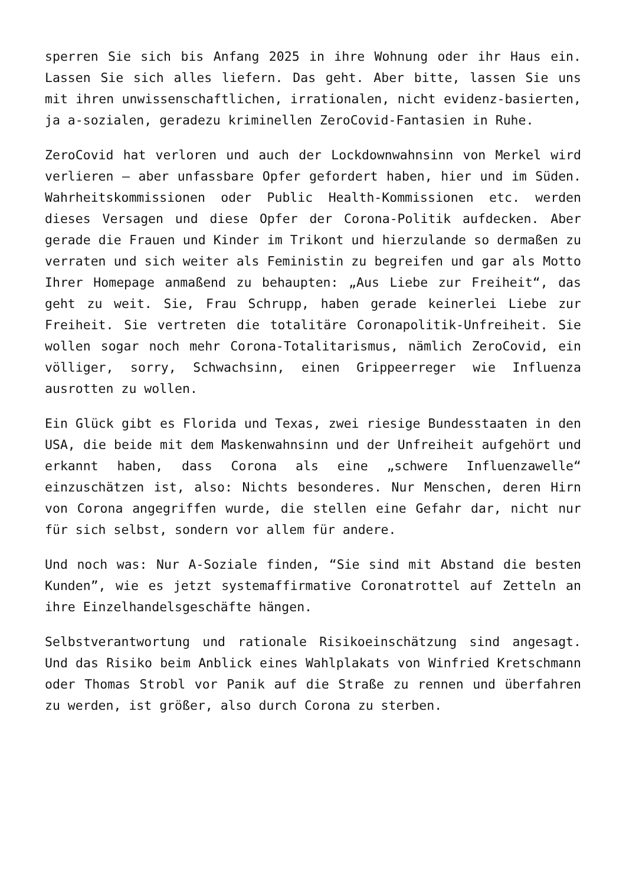sperren Sie sich bis Anfang 2025 in ihre Wohnung oder ihr Haus ein. Lassen Sie sich alles liefern. Das geht. Aber bitte, lassen Sie uns mit ihren unwissenschaftlichen, irrationalen, nicht evidenz-basierten, ja a-sozialen, geradezu kriminellen ZeroCovid-Fantasien in Ruhe.
ZeroCovid hat verloren und auch der Lockdownwahnsinn von Merkel wird verlieren – aber unfassbare Opfer gefordert haben, hier und im Süden. Wahrheitskommissionen oder Public Health-Kommissionen etc. werden dieses Versagen und diese Opfer der Corona-Politik aufdecken. Aber gerade die Frauen und Kinder im Trikont und hierzulande so dermaßen zu verraten und sich weiter als Feministin zu begreifen und gar als Motto Ihrer Homepage anmaßend zu behaupten: „Aus Liebe zur Freiheit“, das geht zu weit. Sie, Frau Schrupp, haben gerade keinerlei Liebe zur Freiheit. Sie vertreten die totalitäre Coronapolitik-Unfreiheit. Sie wollen sogar noch mehr Corona-Totalitarismus, nämlich ZeroCovid, ein völliger, sorry, Schwachsinn, einen Grippeerreger wie Influenza ausrotten zu wollen.
Ein Glück gibt es Florida und Texas, zwei riesige Bundesstaaten in den USA, die beide mit dem Maskenwahnsinn und der Unfreiheit aufgehört und erkannt haben, dass Corona als eine „schwere Influenzawelle“ einzuschätzen ist, also: Nichts besonderes. Nur Menschen, deren Hirn von Corona angegriffen wurde, die stellen eine Gefahr dar, nicht nur für sich selbst, sondern vor allem für andere.
Und noch was: Nur A-Soziale finden, “Sie sind mit Abstand die besten Kunden”, wie es jetzt systemaffirmative Coronatrottel auf Zetteln an ihre Einzelhandelsgeschäfte hängen.
Selbstverantwortung und rationale Risikoeinschätzung sind angesagt. Und das Risiko beim Anblick eines Wahlplakats von Winfried Kretschmann oder Thomas Strobl vor Panik auf die Straße zu rennen und überfahren zu werden, ist größer, also durch Corona zu sterben.